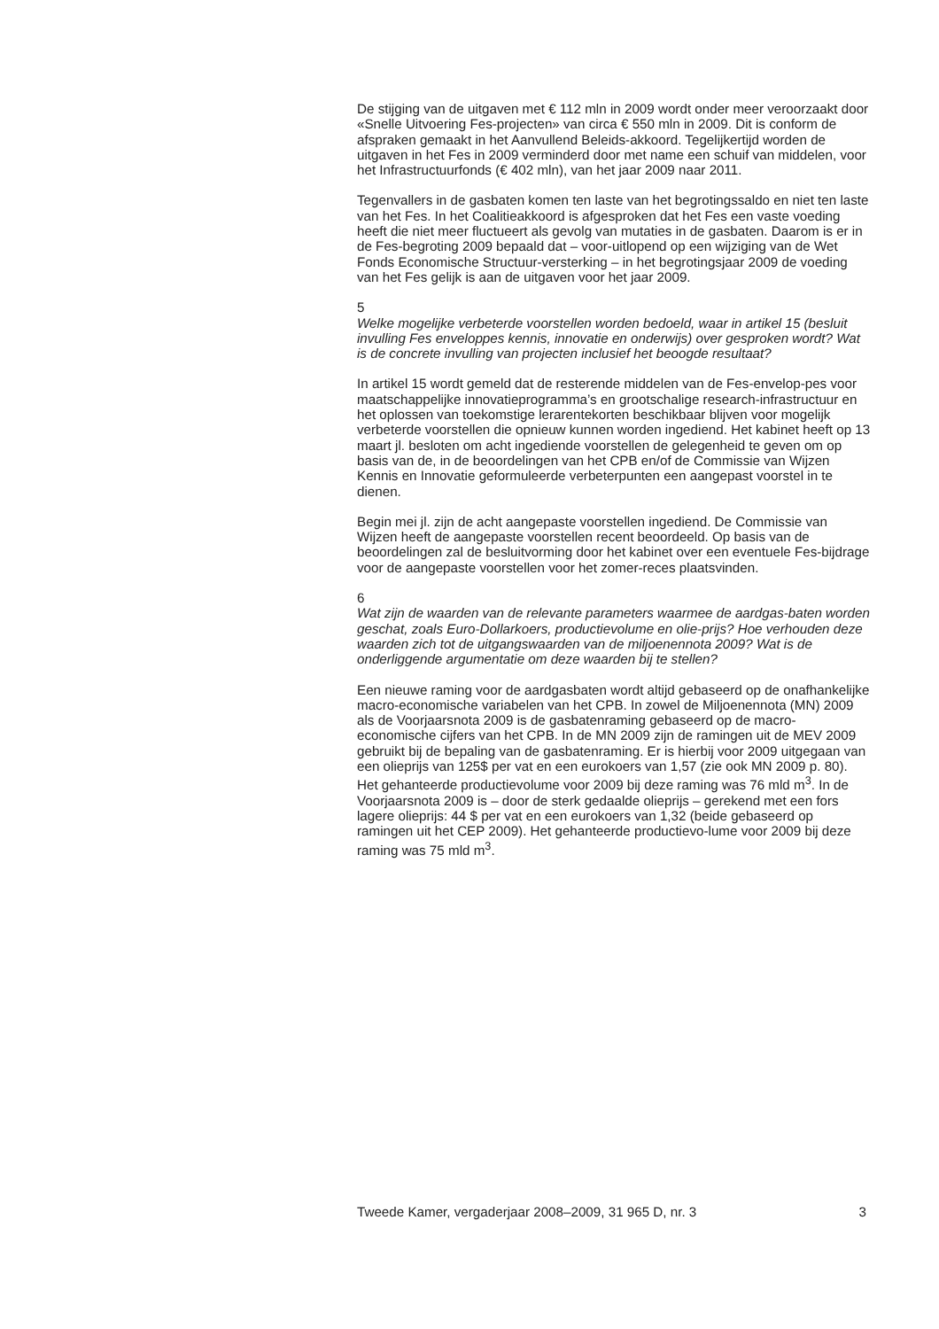De stijging van de uitgaven met € 112 mln in 2009 wordt onder meer veroorzaakt door «Snelle Uitvoering Fes-projecten» van circa € 550 mln in 2009. Dit is conform de afspraken gemaakt in het Aanvullend Beleids-akkoord. Tegelijkertijd worden de uitgaven in het Fes in 2009 verminderd door met name een schuif van middelen, voor het Infrastructuurfonds (€ 402 mln), van het jaar 2009 naar 2011.
Tegenvallers in de gasbaten komen ten laste van het begrotingssaldo en niet ten laste van het Fes. In het Coalitieakkoord is afgesproken dat het Fes een vaste voeding heeft die niet meer fluctueert als gevolg van mutaties in de gasbaten. Daarom is er in de Fes-begroting 2009 bepaald dat – voor-uitlopend op een wijziging van de Wet Fonds Economische Structuur-versterking – in het begrotingsjaar 2009 de voeding van het Fes gelijk is aan de uitgaven voor het jaar 2009.
5
Welke mogelijke verbeterde voorstellen worden bedoeld, waar in artikel 15 (besluit invulling Fes enveloppes kennis, innovatie en onderwijs) over gesproken wordt? Wat is de concrete invulling van projecten inclusief het beoogde resultaat?
In artikel 15 wordt gemeld dat de resterende middelen van de Fes-envelop-pes voor maatschappelijke innovatieprogramma’s en grootschalige research-infrastructuur en het oplossen van toekomstige lerarentekorten beschikbaar blijven voor mogelijk verbeterde voorstellen die opnieuw kunnen worden ingediend. Het kabinet heeft op 13 maart jl. besloten om acht ingediende voorstellen de gelegenheid te geven om op basis van de, in de beoordelingen van het CPB en/of de Commissie van Wijzen Kennis en Innovatie geformuleerde verbeterpunten een aangepast voorstel in te dienen.
Begin mei jl. zijn de acht aangepaste voorstellen ingediend. De Commissie van Wijzen heeft de aangepaste voorstellen recent beoordeeld. Op basis van de beoordelingen zal de besluitvorming door het kabinet over een eventuele Fes-bijdrage voor de aangepaste voorstellen voor het zomer-reces plaatsvinden.
6
Wat zijn de waarden van de relevante parameters waarmee de aardgas-baten worden geschat, zoals Euro-Dollarkoers, productievolume en olie-prijs? Hoe verhouden deze waarden zich tot de uitgangswaarden van de miljoenennota 2009? Wat is de onderliggende argumentatie om deze waarden bij te stellen?
Een nieuwe raming voor de aardgasbaten wordt altijd gebaseerd op de onafhankelijke macro-economische variabelen van het CPB. In zowel de Miljoenennota (MN) 2009 als de Voorjaarsnota 2009 is de gasbatenraming gebaseerd op de macro-economische cijfers van het CPB. In de MN 2009 zijn de ramingen uit de MEV 2009 gebruikt bij de bepaling van de gasbatenraming. Er is hierbij voor 2009 uitgegaan van een olieprijs van 125$ per vat en een eurokoers van 1,57 (zie ook MN 2009 p. 80). Het gehanteerde productievolume voor 2009 bij deze raming was 76 mld m<sup>3</sup>. In de Voorjaarsnota 2009 is – door de sterk gedaalde olieprijs – gerekend met een fors lagere olieprijs: 44 $ per vat en een eurokoers van 1,32 (beide gebaseerd op ramingen uit het CEP 2009). Het gehanteerde productievo-lume voor 2009 bij deze raming was 75 mld m<sup>3</sup>.
Tweede Kamer, vergaderjaar 2008–2009, 31 965 D, nr. 3 3